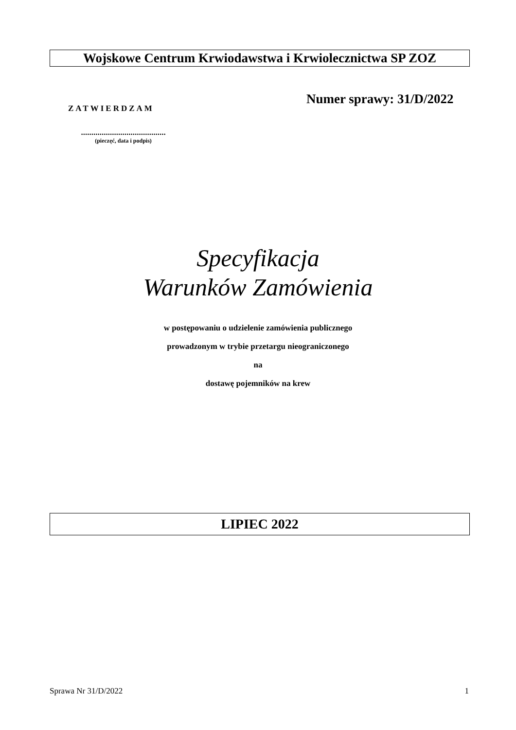Wojskowe Centrum Krwiodawstwa i Krwiolecznictwa SP ZOZ
ZATWIERDZAM
Numer sprawy: 31/D/2022
.........................................
(pieczęć, data i podpis)
Specyfikacja
Warunków Zamówienia
w postępowaniu o udzielenie zamówienia publicznego
prowadzonym w trybie przetargu nieograniczonego
na
dostawę pojemników na krew
LIPIEC 2022
Sprawa Nr 31/D/2022 1